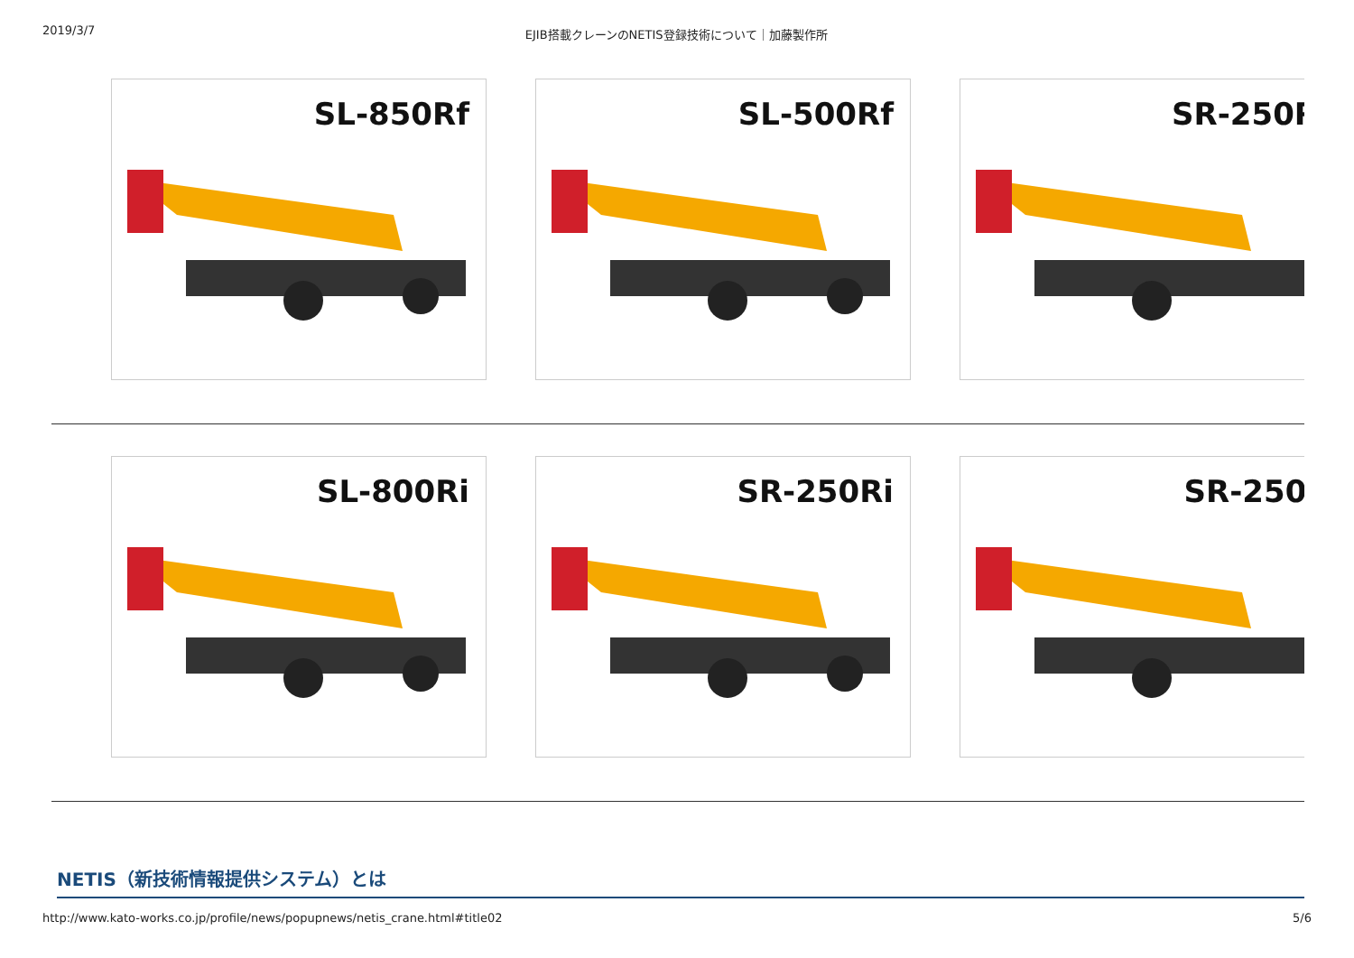2019/3/7 EJIB搭載クレーンのNETIS登録技術について｜加藤製作所
SL-850Rf SL-500Rf SR-250R
SL-800Ri SR-250Ri SR-250I
NETIS（新技術情報提供システム）とは
http://www.kato-works.co.jp/profile/news/popupnews/netis_crane.html#title02 5/6